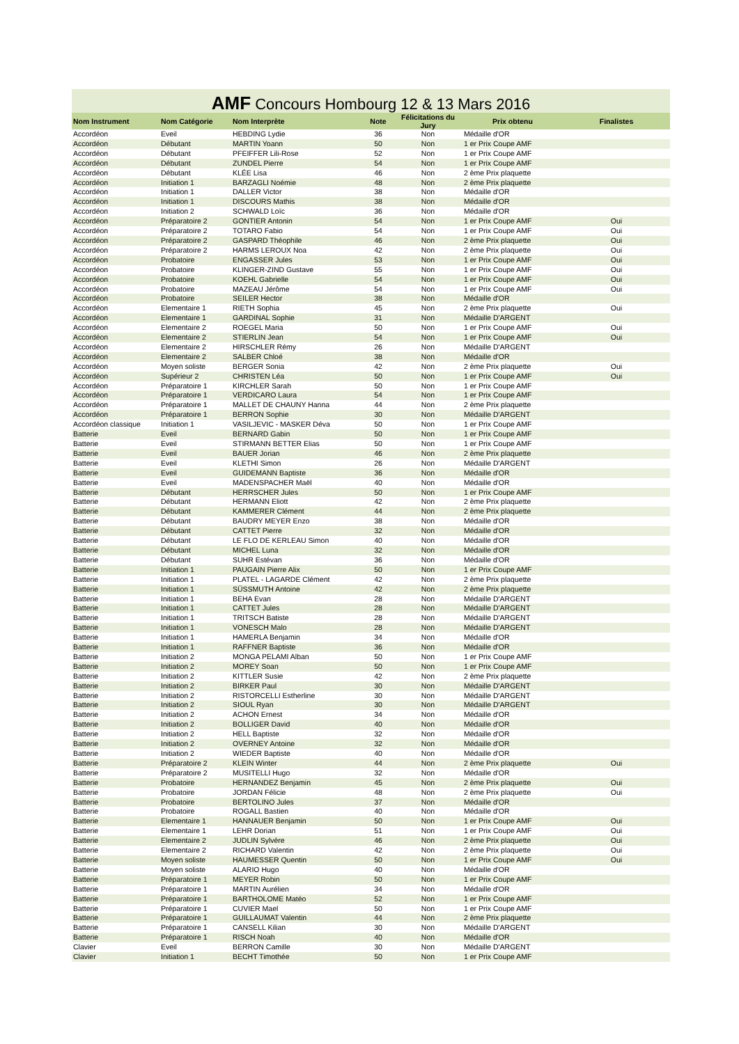AMF Concours Hombourg 12 & 13 Mars 2016
| Nom Instrument | Nom Catégorie | Nom Interprète | Note | Félicitations du Jury | Prix obtenu | Finalistes |
| --- | --- | --- | --- | --- | --- | --- |
| Accordéon | Eveil | HEBDING Lydie | 36 | Non | Médaille d'OR | |
| Accordéon | Débutant | MARTIN Yoann | 50 | Non | 1 er Prix Coupe AMF | |
| Accordéon | Débutant | PFEIFFER Lili-Rose | 52 | Non | 1 er Prix Coupe AMF | |
| Accordéon | Débutant | ZUNDEL Pierre | 54 | Non | 1 er Prix Coupe AMF | |
| Accordéon | Débutant | KLÉE Lisa | 46 | Non | 2 ème Prix plaquette | |
| Accordéon | Initiation 1 | BARZAGLI Noémie | 48 | Non | 2 ème Prix plaquette | |
| Accordéon | Initiation 1 | DALLER Victor | 38 | Non | Médaille d'OR | |
| Accordéon | Initiation 1 | DISCOURS Mathis | 38 | Non | Médaille d'OR | |
| Accordéon | Initiation 2 | SCHWALD Loïc | 36 | Non | Médaille d'OR | |
| Accordéon | Préparatoire 2 | GONTIER Antonin | 54 | Non | 1 er Prix Coupe AMF | Oui |
| Accordéon | Préparatoire 2 | TOTARO Fabio | 54 | Non | 1 er Prix Coupe AMF | Oui |
| Accordéon | Préparatoire 2 | GASPARD Théophile | 46 | Non | 2 ème Prix plaquette | Oui |
| Accordéon | Préparatoire 2 | HARMS LEROUX Noa | 42 | Non | 2 ème Prix plaquette | Oui |
| Accordéon | Probatoire | ENGASSER Jules | 53 | Non | 1 er Prix Coupe AMF | Oui |
| Accordéon | Probatoire | KLINGER-ZIND Gustave | 55 | Non | 1 er Prix Coupe AMF | Oui |
| Accordéon | Probatoire | KOEHL Gabrielle | 54 | Non | 1 er Prix Coupe AMF | Oui |
| Accordéon | Probatoire | MAZEAU Jérôme | 54 | Non | 1 er Prix Coupe AMF | Oui |
| Accordéon | Probatoire | SEILER Hector | 38 | Non | Médaille d'OR | |
| Accordéon | Elementaire 1 | RIETH Sophia | 45 | Non | 2 ème Prix plaquette | Oui |
| Accordéon | Elementaire 1 | GARDINAL Sophie | 31 | Non | Médaille D'ARGENT | |
| Accordéon | Elementaire 2 | ROEGEL Maria | 50 | Non | 1 er Prix Coupe AMF | Oui |
| Accordéon | Elementaire 2 | STIERLIN Jean | 54 | Non | 1 er Prix Coupe AMF | Oui |
| Accordéon | Elementaire 2 | HIRSCHLER Rémy | 26 | Non | Médaille D'ARGENT | |
| Accordéon | Elementaire 2 | SALBER Chloé | 38 | Non | Médaille d'OR | |
| Accordéon | Moyen soliste | BERGER Sonia | 42 | Non | 2 ème Prix plaquette | Oui |
| Accordéon | Supérieur 2 | CHRISTEN Léa | 50 | Non | 1 er Prix Coupe AMF | Oui |
| Accordéon | Préparatoire 1 | KIRCHLER Sarah | 50 | Non | 1 er Prix Coupe AMF | |
| Accordéon | Préparatoire 1 | VERDICARO Laura | 54 | Non | 1 er Prix Coupe AMF | |
| Accordéon | Préparatoire 1 | MALLET DE CHAUNY Hanna | 44 | Non | 2 ème Prix plaquette | |
| Accordéon | Préparatoire 1 | BERRON Sophie | 30 | Non | Médaille D'ARGENT | |
| Accordéon classique | Initiation 1 | VASILJEVIC - MASKER Déva | 50 | Non | 1 er Prix Coupe AMF | |
| Batterie | Eveil | BERNARD Gabin | 50 | Non | 1 er Prix Coupe AMF | |
| Batterie | Eveil | STIRMANN BETTER Elias | 50 | Non | 1 er Prix Coupe AMF | |
| Batterie | Eveil | BAUER Jorian | 46 | Non | 2 ème Prix plaquette | |
| Batterie | Eveil | KLETHI Simon | 26 | Non | Médaille D'ARGENT | |
| Batterie | Eveil | GUIDEMANN Baptiste | 36 | Non | Médaille d'OR | |
| Batterie | Eveil | MADENSPACHER Maël | 40 | Non | Médaille d'OR | |
| Batterie | Débutant | HERRSCHER Jules | 50 | Non | 1 er Prix Coupe AMF | |
| Batterie | Débutant | HERMANN Eliott | 42 | Non | 2 ème Prix plaquette | |
| Batterie | Débutant | KAMMERER Clément | 44 | Non | 2 ème Prix plaquette | |
| Batterie | Débutant | BAUDRY MEYER Enzo | 38 | Non | Médaille d'OR | |
| Batterie | Débutant | CATTET Pierre | 32 | Non | Médaille d'OR | |
| Batterie | Débutant | LE FLO DE KERLEAU Simon | 40 | Non | Médaille d'OR | |
| Batterie | Débutant | MICHEL Luna | 32 | Non | Médaille d'OR | |
| Batterie | Débutant | SUHR Estévan | 36 | Non | Médaille d'OR | |
| Batterie | Initiation 1 | PAUGAIN Pierre Alix | 50 | Non | 1 er Prix Coupe AMF | |
| Batterie | Initiation 1 | PLATEL - LAGARDE Clément | 42 | Non | 2 ème Prix plaquette | |
| Batterie | Initiation 1 | SÜSSMUTH Antoine | 42 | Non | 2 ème Prix plaquette | |
| Batterie | Initiation 1 | BEHA Evan | 28 | Non | Médaille D'ARGENT | |
| Batterie | Initiation 1 | CATTET Jules | 28 | Non | Médaille D'ARGENT | |
| Batterie | Initiation 1 | TRITSCH Batiste | 28 | Non | Médaille D'ARGENT | |
| Batterie | Initiation 1 | VONESCH Malo | 28 | Non | Médaille D'ARGENT | |
| Batterie | Initiation 1 | HAMERLA Benjamin | 34 | Non | Médaille d'OR | |
| Batterie | Initiation 1 | RAFFNER Baptiste | 36 | Non | Médaille d'OR | |
| Batterie | Initiation 2 | MONGA PELAMI Alban | 50 | Non | 1 er Prix Coupe AMF | |
| Batterie | Initiation 2 | MOREY Soan | 50 | Non | 1 er Prix Coupe AMF | |
| Batterie | Initiation 2 | KITTLER Susie | 42 | Non | 2 ème Prix plaquette | |
| Batterie | Initiation 2 | BIRKER Paul | 30 | Non | Médaille D'ARGENT | |
| Batterie | Initiation 2 | RISTORCELLI Estherline | 30 | Non | Médaille D'ARGENT | |
| Batterie | Initiation 2 | SIOUL Ryan | 30 | Non | Médaille D'ARGENT | |
| Batterie | Initiation 2 | ACHON Ernest | 34 | Non | Médaille d'OR | |
| Batterie | Initiation 2 | BOLLIGER David | 40 | Non | Médaille d'OR | |
| Batterie | Initiation 2 | HELL Baptiste | 32 | Non | Médaille d'OR | |
| Batterie | Initiation 2 | OVERNEY Antoine | 32 | Non | Médaille d'OR | |
| Batterie | Initiation 2 | WIEDER Baptiste | 40 | Non | Médaille d'OR | |
| Batterie | Préparatoire 2 | KLEIN Winter | 44 | Non | 2 ème Prix plaquette | Oui |
| Batterie | Préparatoire 2 | MUSITELLI Hugo | 32 | Non | Médaille d'OR | |
| Batterie | Probatoire | HERNANDEZ Benjamin | 45 | Non | 2 ème Prix plaquette | Oui |
| Batterie | Probatoire | JORDAN Félicie | 48 | Non | 2 ème Prix plaquette | Oui |
| Batterie | Probatoire | BERTOLINO Jules | 37 | Non | Médaille d'OR | |
| Batterie | Probatoire | ROGALL Bastien | 40 | Non | Médaille d'OR | |
| Batterie | Elementaire 1 | HANNAUER Benjamin | 50 | Non | 1 er Prix Coupe AMF | Oui |
| Batterie | Elementaire 1 | LEHR Dorian | 51 | Non | 1 er Prix Coupe AMF | Oui |
| Batterie | Elementaire 2 | JUDLIN Sylvère | 46 | Non | 2 ème Prix plaquette | Oui |
| Batterie | Elementaire 2 | RICHARD Valentin | 42 | Non | 2 ème Prix plaquette | Oui |
| Batterie | Moyen soliste | HAUMESSER Quentin | 50 | Non | 1 er Prix Coupe AMF | Oui |
| Batterie | Moyen soliste | ALARIO Hugo | 40 | Non | Médaille d'OR | |
| Batterie | Préparatoire 1 | MEYER Robin | 50 | Non | 1 er Prix Coupe AMF | |
| Batterie | Préparatoire 1 | MARTIN Aurélien | 34 | Non | Médaille d'OR | |
| Batterie | Préparatoire 1 | BARTHOLOME Matéo | 52 | Non | 1 er Prix Coupe AMF | |
| Batterie | Préparatoire 1 | CUVIER Mael | 50 | Non | 1 er Prix Coupe AMF | |
| Batterie | Préparatoire 1 | GUILLAUMAT Valentin | 44 | Non | 2 ème Prix plaquette | |
| Batterie | Préparatoire 1 | CANSELL Kilian | 30 | Non | Médaille D'ARGENT | |
| Batterie | Préparatoire 1 | RISCH Noah | 40 | Non | Médaille d'OR | |
| Clavier | Eveil | BERRON Camille | 30 | Non | Médaille D'ARGENT | |
| Clavier | Initiation 1 | BECHT Timothée | 50 | Non | 1 er Prix Coupe AMF | |